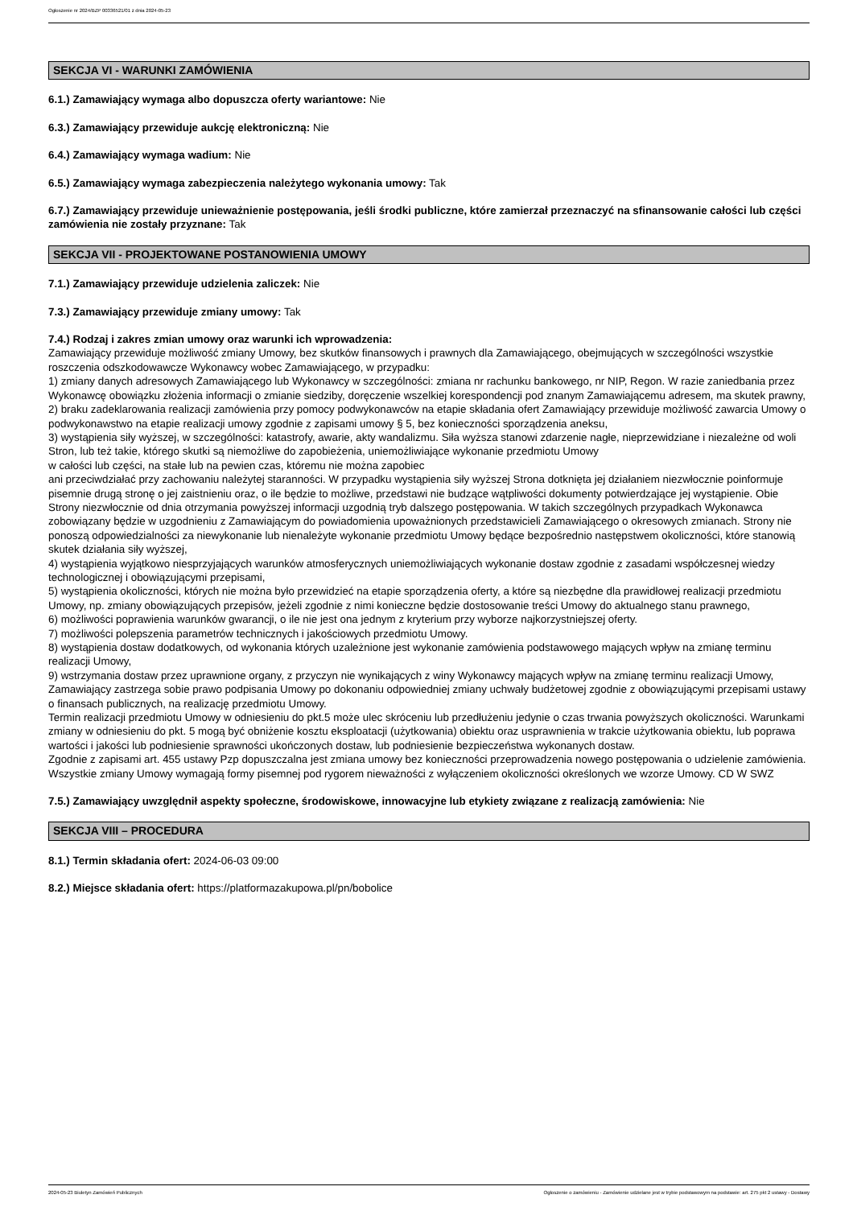Ogłoszenie nr 2024/BZP 00336521/01 z dnia 2024-05-23
SEKCJA VI - WARUNKI ZAMÓWIENIA
6.1.) Zamawiający wymaga albo dopuszcza oferty wariantowe: Nie
6.3.) Zamawiający przewiduje aukcję elektroniczną: Nie
6.4.) Zamawiający wymaga wadium: Nie
6.5.) Zamawiający wymaga zabezpieczenia należytego wykonania umowy: Tak
6.7.) Zamawiający przewiduje unieważnienie postępowania, jeśli środki publiczne, które zamierzał przeznaczyć na sfinansowanie całości lub części zamówienia nie zostały przyznane: Tak
SEKCJA VII - PROJEKTOWANE POSTANOWIENIA UMOWY
7.1.) Zamawiający przewiduje udzielenia zaliczek: Nie
7.3.) Zamawiający przewiduje zmiany umowy: Tak
7.4.) Rodzaj i zakres zmian umowy oraz warunki ich wprowadzenia:
Zamawiający przewiduje możliwość zmiany Umowy, bez skutków finansowych i prawnych dla Zamawiającego, obejmujących w szczególności wszystkie roszczenia odszkodowawcze Wykonawcy wobec Zamawiającego, w przypadku:
1) zmiany danych adresowych Zamawiającego lub Wykonawcy w szczególności: zmiana nr rachunku bankowego, nr NIP, Regon. W razie zaniedbania przez Wykonawcę obowiązku złożenia informacji o zmianie siedziby, doręczenie wszelkiej korespondencji pod znanym Zamawiającemu adresem, ma skutek prawny,
2) braku zadeklarowania realizacji zamówienia przy pomocy podwykonawców na etapie składania ofert Zamawiający przewiduje możliwość zawarcia Umowy o podwykonawstwo na etapie realizacji umowy zgodnie z zapisami umowy § 5, bez konieczności sporządzenia aneksu,
3) wystąpienia siły wyższej, w szczególności: katastrofy, awarie, akty wandalizmu. Siła wyższa stanowi zdarzenie nagłe, nieprzewidziane i niezależne od woli Stron, lub też takie, którego skutki są niemożliwe do zapobieżenia, uniemożliwiające wykonanie przedmiotu Umowy
w całości lub części, na stałe lub na pewien czas, któremu nie można zapobiec
ani przeciwdziałać przy zachowaniu należytej staranności. W przypadku wystąpienia siły wyższej Strona dotknięta jej działaniem niezwłocznie poinformuje pisemnie drugą stronę o jej zaistnieniu oraz, o ile będzie to możliwe, przedstawi nie budzące wątpliwości dokumenty potwierdzające jej wystąpienie. Obie Strony niezwłocznie od dnia otrzymania powyższej informacji uzgodnią tryb dalszego postępowania. W takich szczególnych przypadkach Wykonawca zobowiązany będzie w uzgodnieniu z Zamawiającym do powiadomienia upoważnionych przedstawicieli Zamawiającego o okresowych zmianach. Strony nie ponoszą odpowiedzialności za niewykonanie lub nienależyte wykonanie przedmiotu Umowy będące bezpośrednio następstwem okoliczności, które stanowią skutek działania siły wyższej,
4) wystąpienia wyjątkowo niesprzyjających warunków atmosferycznych uniemożliwiających wykonanie dostaw zgodnie z zasadami współczesnej wiedzy technologicznej i obowiązującymi przepisami,
5) wystąpienia okoliczności, których nie można było przewidzieć na etapie sporządzenia oferty, a które są niezbędne dla prawidłowej realizacji przedmiotu Umowy, np. zmiany obowiązujących przepisów, jeżeli zgodnie z nimi konieczne będzie dostosowanie treści Umowy do aktualnego stanu prawnego,
6) możliwości poprawienia warunków gwarancji, o ile nie jest ona jednym z kryterium przy wyborze najkorzystniejszej oferty.
7) możliwości polepszenia parametrów technicznych i jakościowych przedmiotu Umowy.
8) wystąpienia dostaw dodatkowych, od wykonania których uzależnione jest wykonanie zamówienia podstawowego mających wpływ na zmianę terminu realizacji Umowy,
9) wstrzymania dostaw przez uprawnione organy, z przyczyn nie wynikających z winy Wykonawcy mających wpływ na zmianę terminu realizacji Umowy,
Zamawiający zastrzega sobie prawo podpisania Umowy po dokonaniu odpowiedniej zmiany uchwały budżetowej zgodnie z obowiązującymi przepisami ustawy o finansach publicznych, na realizację przedmiotu Umowy.
Termin realizacji przedmiotu Umowy w odniesieniu do pkt.5 może ulec skróceniu lub przedłużeniu jedynie o czas trwania powyższych okoliczności. Warunkami zmiany w odniesieniu do pkt. 5 mogą być obniżenie kosztu eksploatacji (użytkowania) obiektu oraz usprawnienia w trakcie użytkowania obiektu, lub poprawa wartości i jakości lub podniesienie sprawności ukończonych dostaw, lub podniesienie bezpieczeństwa wykonanych dostaw.
Zgodnie z zapisami art. 455 ustawy Pzp dopuszczalna jest zmiana umowy bez konieczności przeprowadzenia nowego postępowania o udzielenie zamówienia.
Wszystkie zmiany Umowy wymagają formy pisemnej pod rygorem nieważności z wyłączeniem okoliczności określonych we wzorze Umowy. CD W SWZ
7.5.) Zamawiający uwzględnił aspekty społeczne, środowiskowe, innowacyjne lub etykiety związane z realizacją zamówienia: Nie
SEKCJA VIII – PROCEDURA
8.1.) Termin składania ofert: 2024-06-03 09:00
8.2.) Miejsce składania ofert: https://platformazakupowa.pl/pn/bobolice
2024-05-23 Biuletyn Zamówień Publicznych Ogłoszenie o zamówieniu - Zamówienie udzielane jest w trybie podstawowym na podstawie: art. 275 pkt 2 ustawy - Dostawy